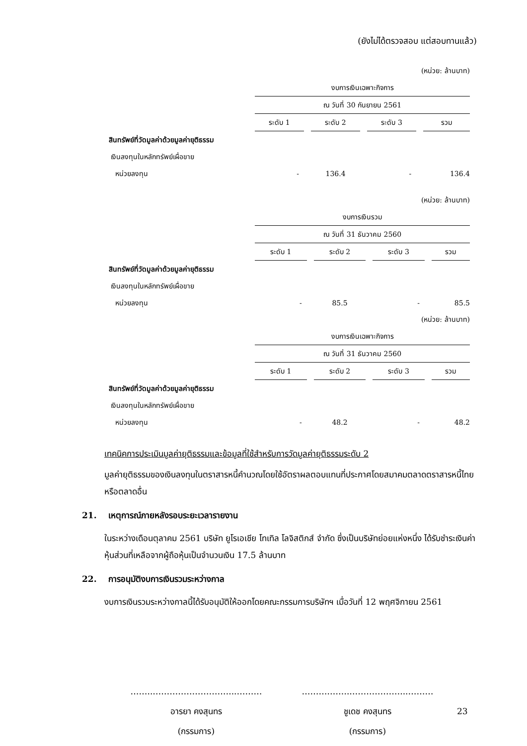(ยังไม่ได้ตรวจสอบ แต่สอบทานแล้ว)
| | (หน่วย: ล้านบาท) | | | |
| | งบการเงินเฉพาะกิจการ | | | |
| | ณ วันที่ 30 กันยายน 2561 | | | |
| | ระดับ 1 | ระดับ 2 | ระดับ 3 | รวม |
| สินทรัพย์ที่วัดมูลค่าด้วยมูลค่ายุติธรรม | | | | |
| เงินลงทุนในหลักทรัพย์เผื่อขาย | | | | |
| หน่วยลงทุน | - | 136.4 | - | 136.4 |
| | (หน่วย: ล้านบาท) | | | |
| | งบการเงินรวม | | | |
| | ณ วันที่ 31 ธันวาคม 2560 | | | |
| | ระดับ 1 | ระดับ 2 | ระดับ 3 | รวม |
| สินทรัพย์ที่วัดมูลค่าด้วยมูลค่ายุติธรรม | | | | |
| เงินลงทุนในหลักทรัพย์เผื่อขาย | | | | |
| หน่วยลงทุน | - | 85.5 | - | 85.5 |
| | (หน่วย: ล้านบาท) | | | |
| | งบการเงินเฉพาะกิจการ | | | |
| | ณ วันที่ 31 ธันวาคม 2560 | | | |
| | ระดับ 1 | ระดับ 2 | ระดับ 3 | รวม |
| สินทรัพย์ที่วัดมูลค่าด้วยมูลค่ายุติธรรม | | | | |
| เงินลงทุนในหลักทรัพย์เผื่อขาย | | | | |
| หน่วยลงทุน | - | 48.2 | - | 48.2 |
เทคนิคการประเมินมูลค่ายุติธรรมและข้อมูลที่ใช้สำหรับการวัดมูลค่ายุติธรรมระดับ 2
มูลค่ายุติธรรมของเงินลงทุนในตราสารหนี้คำนวณโดยใช้อัตราผลตอบแทนที่ประกาศโดยสมาคมตลาดตราสารหนี้ไทยหรือตลาดอื่น
21. เหตุการณ์ภายหลังรอบระยะเวลารายงาน
ในระหว่างเดือนตุลาคม 2561 บริษัท ยูโรเอเชีย โทเทิล โลจิสติกส์ จำกัด ซึ่งเป็นบริษัทย่อยแห่งหนึ่ง ได้รับชำระเงินค่าหุ้นส่วนที่เหลือจากผู้ถือหุ้นเป็นจำนวนเงิน 17.5 ล้านบาท
22. การอนุมัติงบการเงินรวมระหว่างกาล
งบการเงินรวมระหว่างกาลนี้ได้รับอนุมัติให้ออกโดยคณะกรรมการบริษัทฯ เมื่อวันที่ 12 พฤศจิกายน 2561
……..………………………...………
อารยา คงสุนทร
(กรรมการ)
……….…….………………...………
ชูเดช คงสุนทร
(กรรมการ)
23